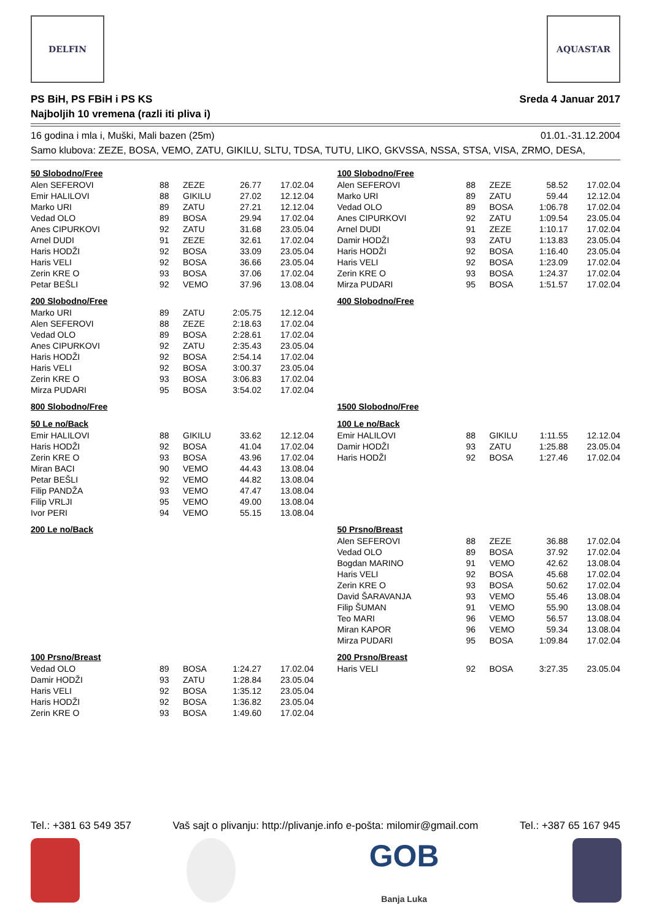DELFIN AQUASTAR
PS BiH, PS FBiH i PS KS
Najboljih 10 vremena (razli iti pliva i)
Sreda 4 Januar 2017
16 godina i mla i, Muški, Mali bazen (25m) 01.01.-31.12.2004
Samo klubova: ZEZE, BOSA, VEMO, ZATU, GIKILU, SLTU, TDSA, TUTU, LIKO, GKVSSA, NSSA, STSA, VISA, ZRMO, DESA,
50 Slobodno/Free
| Alen SEFEROVI | 88 | ZEZE | 26.77 | 17.02.04 |
| Emir HALILOVI | 88 | GIKILU | 27.02 | 12.12.04 |
| Marko URI | 89 | ZATU | 27.21 | 12.12.04 |
| Vedad OLO | 89 | BOSA | 29.94 | 17.02.04 |
| Anes CIPURKOVI | 92 | ZATU | 31.68 | 23.05.04 |
| Arnel DUDI | 91 | ZEZE | 32.61 | 17.02.04 |
| Haris HODŽI | 92 | BOSA | 33.09 | 23.05.04 |
| Haris VELI | 92 | BOSA | 36.66 | 23.05.04 |
| Zerin KRE O | 93 | BOSA | 37.06 | 17.02.04 |
| Petar BEŠLI | 92 | VEMO | 37.96 | 13.08.04 |
100 Slobodno/Free
| Alen SEFEROVI | 88 | ZEZE | 58.52 | 17.02.04 |
| Marko URI | 89 | ZATU | 59.44 | 12.12.04 |
| Vedad OLO | 89 | BOSA | 1:06.78 | 17.02.04 |
| Anes CIPURKOVI | 92 | ZATU | 1:09.54 | 23.05.04 |
| Arnel DUDI | 91 | ZEZE | 1:10.17 | 17.02.04 |
| Damir HODŽI | 93 | ZATU | 1:13.83 | 23.05.04 |
| Haris HODŽI | 92 | BOSA | 1:16.40 | 23.05.04 |
| Haris VELI | 92 | BOSA | 1:23.09 | 17.02.04 |
| Zerin KRE O | 93 | BOSA | 1:24.37 | 17.02.04 |
| Mirza PUDARI | 95 | BOSA | 1:51.57 | 17.02.04 |
200 Slobodno/Free
| Marko URI | 89 | ZATU | 2:05.75 | 12.12.04 |
| Alen SEFEROVI | 88 | ZEZE | 2:18.63 | 17.02.04 |
| Vedad OLO | 89 | BOSA | 2:28.61 | 17.02.04 |
| Anes CIPURKOVI | 92 | ZATU | 2:35.43 | 23.05.04 |
| Haris HODŽI | 92 | BOSA | 2:54.14 | 17.02.04 |
| Haris VELI | 92 | BOSA | 3:00.37 | 23.05.04 |
| Zerin KRE O | 93 | BOSA | 3:06.83 | 17.02.04 |
| Mirza PUDARI | 95 | BOSA | 3:54.02 | 17.02.04 |
400 Slobodno/Free
800 Slobodno/Free
1500 Slobodno/Free
50 Le no/Back
| Emir HALILOVI | 88 | GIKILU | 33.62 | 12.12.04 |
| Haris HODŽI | 92 | BOSA | 41.04 | 17.02.04 |
| Zerin KRE O | 93 | BOSA | 43.96 | 17.02.04 |
| Miran BACI | 90 | VEMO | 44.43 | 13.08.04 |
| Petar BEŠLI | 92 | VEMO | 44.82 | 13.08.04 |
| Filip PANDŽA | 93 | VEMO | 47.47 | 13.08.04 |
| Filip VRLJI | 95 | VEMO | 49.00 | 13.08.04 |
| Ivor PERI | 94 | VEMO | 55.15 | 13.08.04 |
100 Le no/Back
| Emir HALILOVI | 88 | GIKILU | 1:11.55 | 12.12.04 |
| Damir HODŽI | 93 | ZATU | 1:25.88 | 23.05.04 |
| Haris HODŽI | 92 | BOSA | 1:27.46 | 17.02.04 |
200 Le no/Back
50 Prsno/Breast
| Alen SEFEROVI | 88 | ZEZE | 36.88 | 17.02.04 |
| Vedad OLO | 89 | BOSA | 37.92 | 17.02.04 |
| Bogdan MARINO | 91 | VEMO | 42.62 | 13.08.04 |
| Haris VELI | 92 | BOSA | 45.68 | 17.02.04 |
| Zerin KRE O | 93 | BOSA | 50.62 | 17.02.04 |
| David ŠARAVANJA | 93 | VEMO | 55.46 | 13.08.04 |
| Filip ŠUMAN | 91 | VEMO | 55.90 | 13.08.04 |
| Teo MARI | 96 | VEMO | 56.57 | 13.08.04 |
| Miran KAPOR | 96 | VEMO | 59.34 | 13.08.04 |
| Mirza PUDARI | 95 | BOSA | 1:09.84 | 17.02.04 |
100 Prsno/Breast
| Vedad OLO | 89 | BOSA | 1:24.27 | 17.02.04 |
| Damir HODŽI | 93 | ZATU | 1:28.84 | 23.05.04 |
| Haris VELI | 92 | BOSA | 1:35.12 | 23.05.04 |
| Haris HODŽI | 92 | BOSA | 1:36.82 | 23.05.04 |
| Zerin KRE O | 93 | BOSA | 1:49.60 | 17.02.04 |
200 Prsno/Breast
| Haris VELI | 92 | BOSA | 3:27.35 | 23.05.04 |
Tel.: +381 63 549 357 Vaš sajt o plivanju: http://plivanje.info e-pošta: milomir@gmail.com Tel.: +387 65 167 945
GOB
Banja Luka